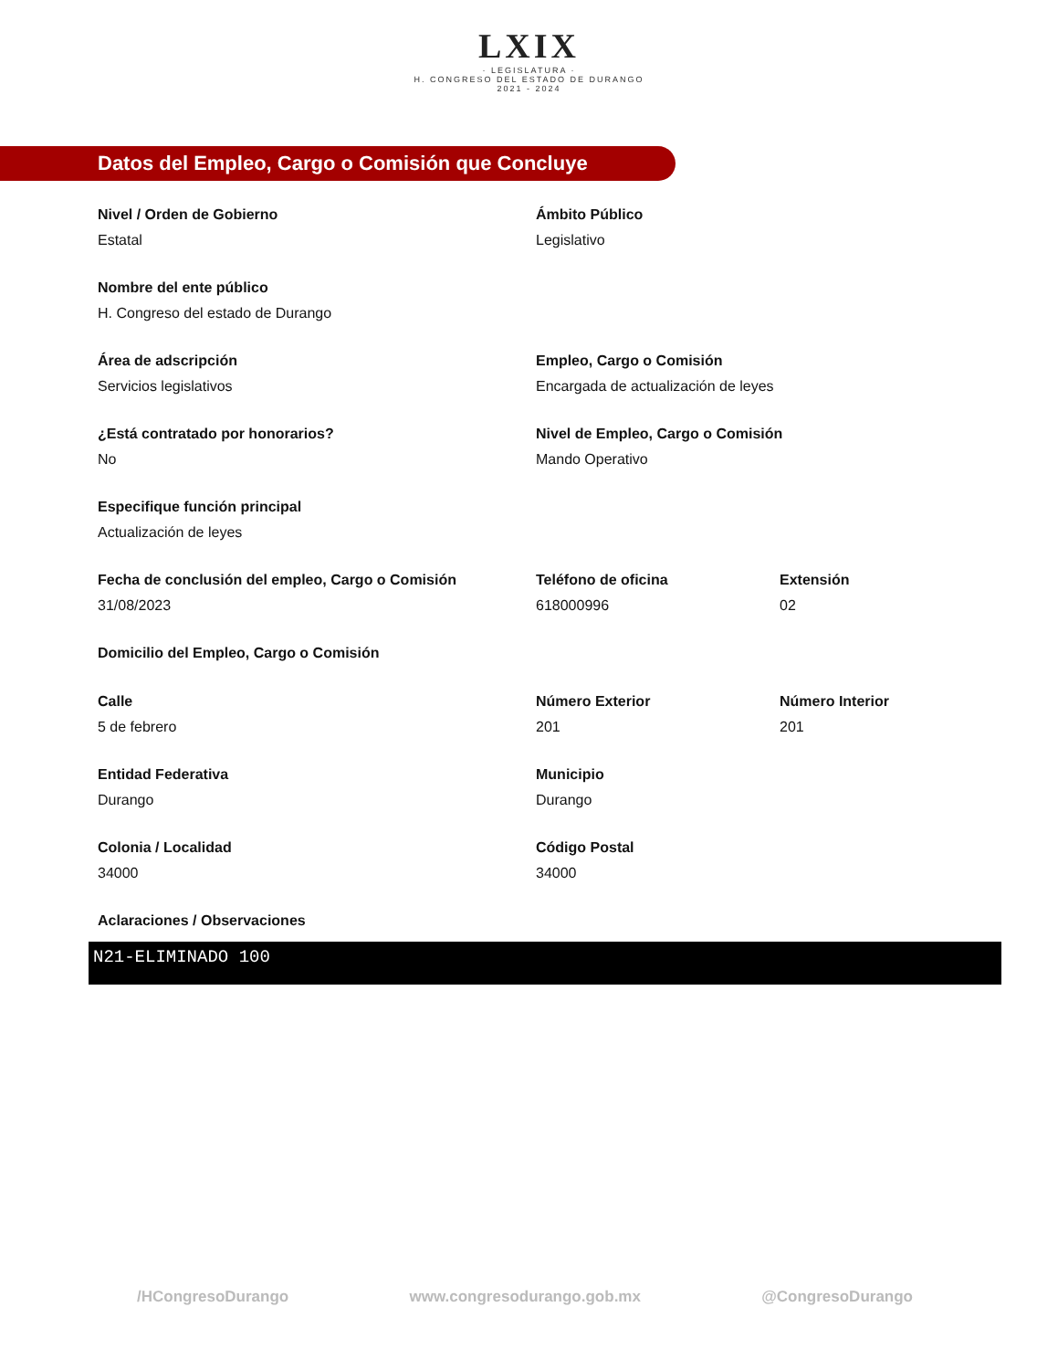LXIX
· LEGISLATURA ·
H. CONGRESO DEL ESTADO DE DURANGO
2021 - 2024
Datos del Empleo, Cargo o Comisión que Concluye
Nivel / Orden de Gobierno
Estatal
Ámbito Público
Legislativo
Nombre del ente público
H. Congreso del estado de Durango
Área de adscripción
Servicios legislativos
Empleo, Cargo o Comisión
Encargada de actualización de leyes
¿Está contratado por honorarios?
No
Nivel de Empleo, Cargo o Comisión
Mando Operativo
Especifique función principal
Actualización de leyes
Fecha de conclusión del empleo, Cargo o Comisión
31/08/2023
Teléfono de oficina
618000996
Extensión
02
Domicilio del Empleo, Cargo o Comisión
Calle
5 de febrero
Número Exterior
201
Número Interior
201
Entidad Federativa
Durango
Municipio
Durango
Colonia / Localidad
34000
Código Postal
34000
Aclaraciones / Observaciones
N21-ELIMINADO 100
/HCongresoDurango www.congresodurango.gob.mx @CongresoDurango